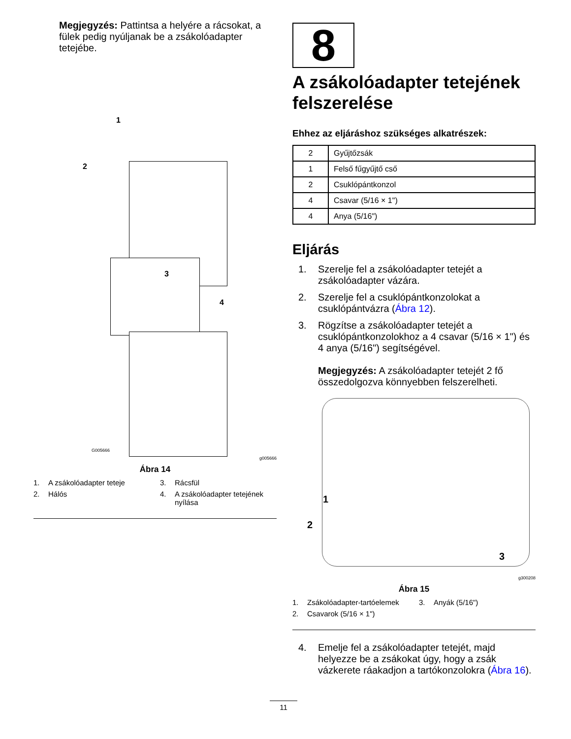Megjegyzés: Pattintsa a helyére a rácsokat, a fülek pedig nyúljanak be a zsákolóadapter tetejébe.
1
2
3
4
G005666
g005666
Ábra 14
1. A zsákolóadapter teteje
3. Rácsfül
2. Hálós
4. A zsákolóadapter tetejének nyílása
8
A zsákolóadapter tetejének felszerelése
Ehhez az eljáráshoz szükséges alkatrészek:
| 2 | Gyűjtőzsák |
| 1 | Felső fűgyűjtő cső |
| 2 | Csuklópántkonzol |
| 4 | Csavar (5/16 × 1") |
| 4 | Anya (5/16") |
Eljárás
1. Szerelje fel a zsákolóadapter tetejét a zsákolóadapter vázára.
2. Szerelje fel a csuklópántkonzolokat a csuklópántvázra (Ábra 12).
3. Rögzítse a zsákolóadapter tetejét a csuklópántkonzolokhoz a 4 csavar (5/16 × 1") és 4 anya (5/16") segítségével.
Megjegyzés: A zsákolóadapter tetejét 2 fő összedolgozva könnyebben felszerelheti.
1
2
3
g300208
Ábra 15
1. Zsákolóadapter-tartóelemek
3. Anyák (5/16")
2. Csavarok (5/16 × 1")
4. Emelje fel a zsákolóadapter tetejét, majd helyezze be a zsákokat úgy, hogy a zsák vázkerete ráakadjon a tartókonzolokra (Ábra 16).
11